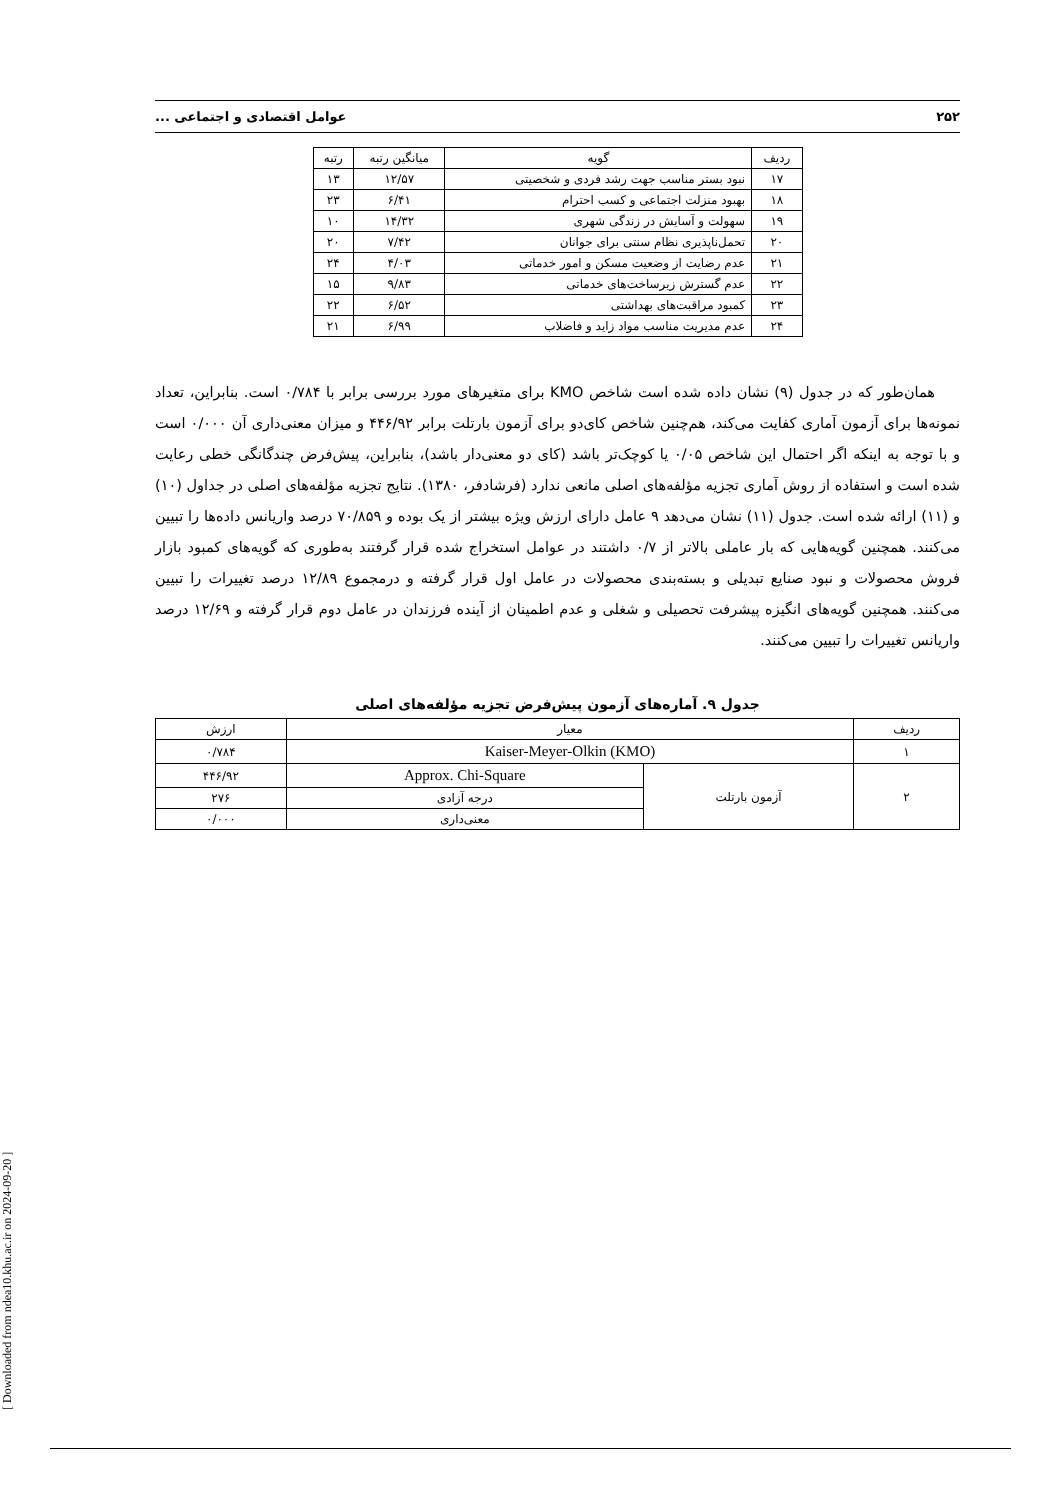۲۵۲ عوامل اقتصادی و اجتماعی ...
| ردیف | گویه | میانگین رتبه | رتبه |
| ۱۷ | نبود بستر مناسب جهت رشد فردی و شخصیتی | ۱۲/۵۷ | ۱۳ |
| ۱۸ | بهبود منزلت اجتماعی و کسب احترام | ۶/۴۱ | ۲۳ |
| ۱۹ | سهولت و آسایش در زندگی شهری | ۱۴/۳۲ | ۱۰ |
| ۲۰ | تحمل‌ناپذیری نظام سنتی برای جوانان | ۷/۴۲ | ۲۰ |
| ۲۱ | عدم رضایت از وضعیت مسکن و امور خدماتی | ۴/۰۳ | ۲۴ |
| ۲۲ | عدم گسترش زیرساخت‌های خدماتی | ۹/۸۳ | ۱۵ |
| ۲۳ | کمبود مراقبت‌های بهداشتی | ۶/۵۲ | ۲۲ |
| ۲۴ | عدم مدیریت مناسب مواد زاید و فاضلاب | ۶/۹۹ | ۲۱ |
همان‌طور که در جدول (۹) نشان داده شده است شاخص KMO برای متغیرهای مورد بررسی برابر با ۰/۷۸۴ است. بنابراین، تعداد نمونه‌ها برای آزمون آماری کفایت می‌کند، هم‌چنین شاخص کای‌دو برای آزمون بارتلت برابر ۴۴۶/۹۲ و میزان معنی‌داری آن ۰/۰۰۰ است و با توجه به اینکه اگر احتمال این شاخص ۰/۰۵ یا کوچک‌تر باشد (کای دو معنی‌دار باشد)، بنابراین، پیش‌فرض چندگانگی خطی رعایت شده است و استفاده از روش آماری تجزیه مؤلفه‌های اصلی مانعی ندارد (فرشادفر، ۱۳۸۰). نتایج تجزیه مؤلفه‌های اصلی در جداول (۱۰) و (۱۱) ارائه شده است. جدول (۱۱) نشان می‌دهد ۹ عامل دارای ارزش ویژه بیشتر از یک بوده و ۷۰/۸۵۹ درصد واریانس داده‌ها را تبیین می‌کنند. همچنین گویه‌هایی که بار عاملی بالاتر از ۰/۷ داشتند در عوامل استخراج شده قرار گرفتند به‌طوری که گویه‌های کمبود بازار فروش محصولات و نبود صنایع تبدیلی و بسته‌بندی محصولات در عامل اول قرار گرفته و درمجموع ۱۲/۸۹ درصد تغییرات را تبیین می‌کنند. همچنین گویه‌های انگیزه پیشرفت تحصیلی و شغلی و عدم اطمینان از آینده فرزندان در عامل دوم قرار گرفته و ۱۲/۶۹ درصد واریانس تغییرات را تبیین می‌کنند.
جدول ۹. آماره‌های آزمون پیش‌فرض تجزیه مؤلفه‌های اصلی
| ردیف | معیار | | ارزش |
| ۱ | Kaiser-Meyer-Olkin (KMO) | | ۰/۷۸۴ |
| ۲ | آزمون بارتلت | Approx. Chi-Square | ۴۴۶/۹۲ |
| | | درجه آزادی | ۲۷۶ |
| | | معنی‌داری | ۰/۰۰۰ |
[ Downloaded from ndea10.khu.ac.ir on 2024-09-20 ]